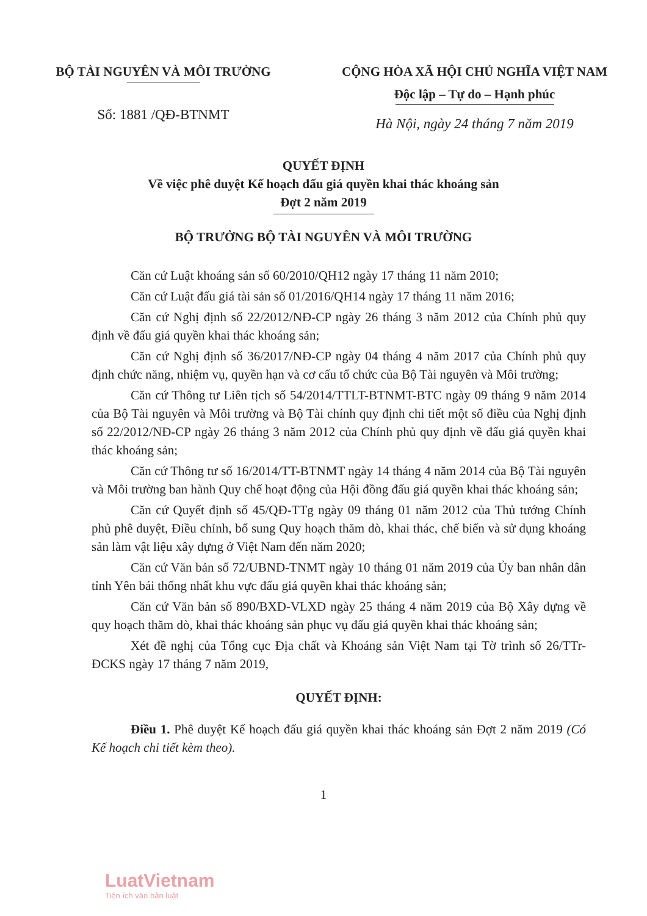BỘ TÀI NGUYÊN VÀ MÔI TRƯỜNG
Số: 1881 /QĐ-BTNMT
CỘNG HÒA XÃ HỘI CHỦ NGHĨA VIỆT NAM
Độc lập – Tự do – Hạnh phúc
Hà Nội, ngày 24 tháng 7 năm 2019
QUYẾT ĐỊNH
Về việc phê duyệt Kế hoạch đấu giá quyền khai thác khoáng sản
Đợt 2 năm 2019
BỘ TRƯỞNG BỘ TÀI NGUYÊN VÀ MÔI TRƯỜNG
Căn cứ Luật khoáng sản số 60/2010/QH12 ngày 17 tháng 11 năm 2010;
Căn cứ Luật đấu giá tài sản số 01/2016/QH14 ngày 17 tháng 11 năm 2016;
Căn cứ Nghị định số 22/2012/NĐ-CP ngày 26 tháng 3 năm 2012 của Chính phủ quy định về đấu giá quyền khai thác khoáng sản;
Căn cứ Nghị định số 36/2017/NĐ-CP ngày 04 tháng 4 năm 2017 của Chính phủ quy định chức năng, nhiệm vụ, quyền hạn và cơ cấu tổ chức của Bộ Tài nguyên và Môi trường;
Căn cứ Thông tư Liên tịch số 54/2014/TTLT-BTNMT-BTC ngày 09 tháng 9 năm 2014 của Bộ Tài nguyên và Môi trường và Bộ Tài chính quy định chi tiết một số điều của Nghị định số 22/2012/NĐ-CP ngày 26 tháng 3 năm 2012 của Chính phủ quy định về đấu giá quyền khai thác khoáng sản;
Căn cứ Thông tư số 16/2014/TT-BTNMT ngày 14 tháng 4 năm 2014 của Bộ Tài nguyên và Môi trường ban hành Quy chế hoạt động của Hội đồng đấu giá quyền khai thác khoáng sản;
Căn cứ Quyết định số 45/QĐ-TTg ngày 09 tháng 01 năm 2012 của Thủ tướng Chính phủ phê duyệt, Điều chỉnh, bổ sung Quy hoạch thăm dò, khai thác, chế biến và sử dụng khoáng sản làm vật liệu xây dựng ở Việt Nam đến năm 2020;
Căn cứ Văn bản số 72/UBND-TNMT ngày 10 tháng 01 năm 2019 của Ủy ban nhân dân tỉnh Yên bái thống nhất khu vực đấu giá quyền khai thác khoáng sản;
Căn cứ Văn bản số 890/BXD-VLXD ngày 25 tháng 4 năm 2019 của Bộ Xây dựng về quy hoạch thăm dò, khai thác khoáng sản phục vụ đấu giá quyền khai thác khoáng sản;
Xét đề nghị của Tổng cục Địa chất và Khoáng sản Việt Nam tại Tờ trình số 26/TTr-ĐCKS ngày 17 tháng 7 năm 2019,
QUYẾT ĐỊNH:
Điều 1. Phê duyệt Kế hoạch đấu giá quyền khai thác khoáng sản Đợt 2 năm 2019 (Có Kế hoạch chi tiết kèm theo).
1
LuatVietnam
Tiện ích văn bản luật